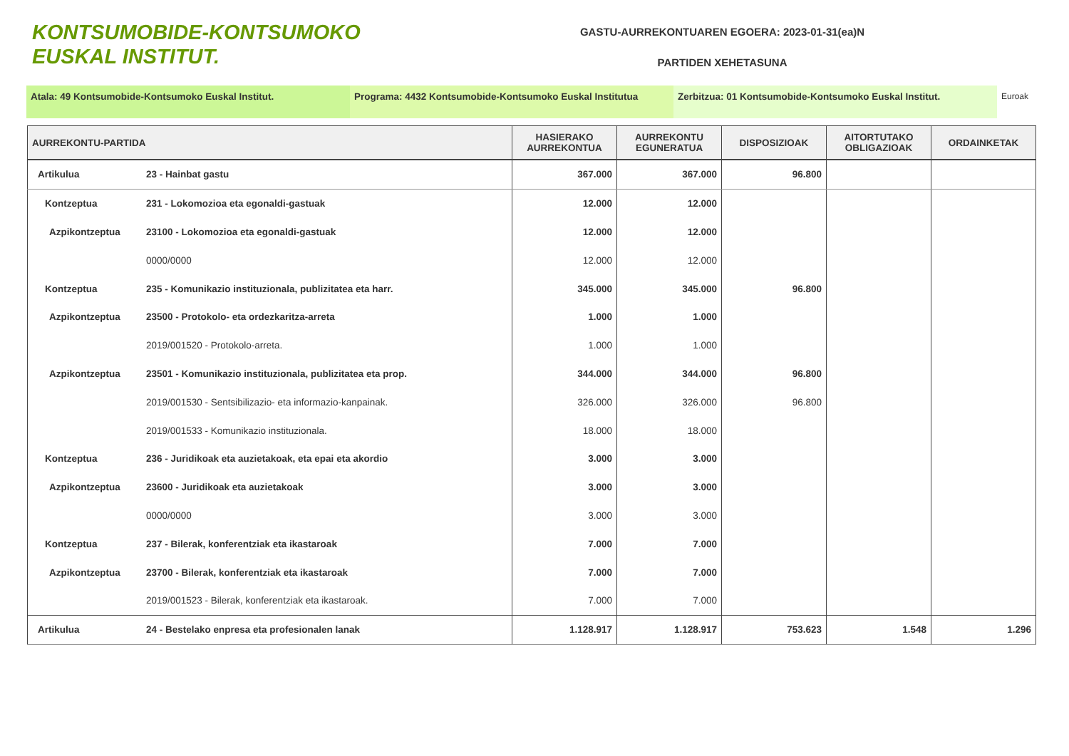KONTSUMOBIDE-KONTSUMOKO
EUSKAL INSTITUT.
GASTU-AURREKONTUAREN EGOERA: 2023-01-31(ea)N
PARTIDEN XEHETASUNA
Atala: 49 Kontsumobide-Kontsumoko Euskal Institut. Programa: 4432 Kontsumobide-Kontsumoko Euskal Institutua
Zerbitzua: 01 Kontsumobide-Kontsumoko Euskal Institut. Euroak
| AURREKONTU-PARTIDA | | HASIERAKO AURREKONTUA | AURREKONTU EGUNERATUA | DISPOSIZIOAK | AITORTUTAKO OBLIGAZIOAK | ORDAINKETAK |
| --- | --- | --- | --- | --- | --- | --- |
| Artikulua | 23 - Hainbat gastu | 367.000 | 367.000 | 96.800 | | |
| Kontzeptua | 231 - Lokomozioa eta egonaldi-gastuak | 12.000 | 12.000 | | | |
| Azpikontzeptua | 23100 - Lokomozioa eta egonaldi-gastuak | 12.000 | 12.000 | | | |
| | 0000/0000 | 12.000 | 12.000 | | | |
| Kontzeptua | 235 - Komunikazio instituzionala, publizitatea eta harr. | 345.000 | 345.000 | 96.800 | | |
| Azpikontzeptua | 23500 - Protokolo- eta ordezkaritza-arreta | 1.000 | 1.000 | | | |
| | 2019/001520 - Protokolo-arreta. | 1.000 | 1.000 | | | |
| Azpikontzeptua | 23501 - Komunikazio instituzionala, publizitatea eta prop. | 344.000 | 344.000 | 96.800 | | |
| | 2019/001530 - Sentsibilizazio- eta informazio-kanpainak. | 326.000 | 326.000 | 96.800 | | |
| | 2019/001533 - Komunikazio instituzionala. | 18.000 | 18.000 | | | |
| Kontzeptua | 236 - Juridikoak eta auzietakoak, eta epai eta akordio | 3.000 | 3.000 | | | |
| Azpikontzeptua | 23600 - Juridikoak eta auzietakoak | 3.000 | 3.000 | | | |
| | 0000/0000 | 3.000 | 3.000 | | | |
| Kontzeptua | 237 - Bilerak, konferentziak eta ikastaroak | 7.000 | 7.000 | | | |
| Azpikontzeptua | 23700 - Bilerak, konferentziak eta ikastaroak | 7.000 | 7.000 | | | |
| | 2019/001523 - Bilerak, konferentziak eta ikastaroak. | 7.000 | 7.000 | | | |
| Artikulua | 24 - Bestelako enpresa eta profesionalen lanak | 1.128.917 | 1.128.917 | 753.623 | 1.548 | 1.296 |